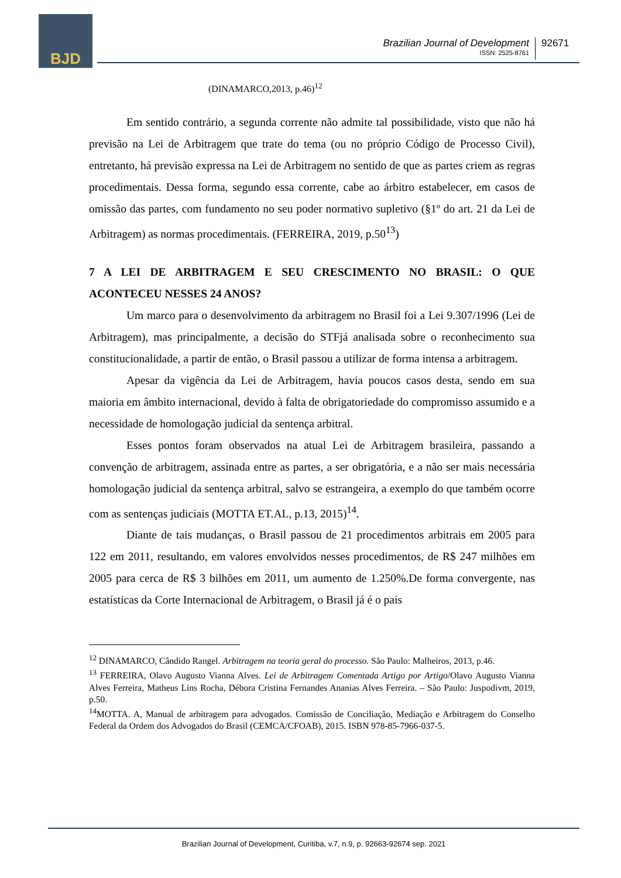BJD
Brazilian Journal of Development
ISSN: 2525-8761
92671
(DINAMARCO,2013, p.46)<sup>12</sup>
Em sentido contrário, a segunda corrente não admite tal possibilidade, visto que não há previsão na Lei de Arbitragem que trate do tema (ou no próprio Código de Processo Civil), entretanto, há previsão expressa na Lei de Arbitragem no sentido de que as partes criem as regras procedimentais. Dessa forma, segundo essa corrente, cabe ao árbitro estabelecer, em casos de omissão das partes, com fundamento no seu poder normativo supletivo (§1º do art. 21 da Lei de Arbitragem) as normas procedimentais. (FERREIRA, 2019, p.50<sup>13</sup>)
7 A LEI DE ARBITRAGEM E SEU CRESCIMENTO NO BRASIL: O QUE ACONTECEU NESSES 24 ANOS?
Um marco para o desenvolvimento da arbitragem no Brasil foi a Lei 9.307/1996 (Lei de Arbitragem), mas principalmente, a decisão do STFjá analisada sobre o reconhecimento sua constitucionalidade, a partir de então, o Brasil passou a utilizar de forma intensa a arbitragem.
Apesar da vigência da Lei de Arbitragem, havia poucos casos desta, sendo em sua maioria em âmbito internacional, devido à falta de obrigatoriedade do compromisso assumido e a necessidade de homologação judicial da sentença arbitral.
Esses pontos foram observados na atual Lei de Arbitragem brasileira, passando a convenção de arbitragem, assinada entre as partes, a ser obrigatória, e a não ser mais necessária homologação judicial da sentença arbitral, salvo se estrangeira, a exemplo do que também ocorre com as sentenças judiciais (MOTTA ET.AL, p.13, 2015)<sup>14</sup>.
Diante de tais mudanças, o Brasil passou de 21 procedimentos arbitrais em 2005 para 122 em 2011, resultando, em valores envolvidos nesses procedimentos, de R$ 247 milhões em 2005 para cerca de R$ 3 bilhões em 2011, um aumento de 1.250%.De forma convergente, nas estatísticas da Corte Internacional de Arbitragem, o Brasil já é o país
<sup>12</sup> DINAMARCO, Cândido Rangel. Arbitragem na teoria geral do processo. São Paulo: Malheiros, 2013, p.46.
<sup>13</sup> FERREIRA, Olavo Augusto Vianna Alves. Lei de Arbitragem Comentada Artigo por Artigo/Olavo Augusto Vianna Alves Ferreira, Matheus Lins Rocha, Débora Cristina Fernandes Ananias Alves Ferreira. – São Paulo: Juspodivm, 2019, p.50.
<sup>14</sup> MOTTA. A, Manual de arbitragem para advogados. Comissão de Conciliação, Mediação e Arbitragem do Conselho Federal da Ordem dos Advogados do Brasil (CEMCA/CFOAB), 2015. ISBN 978-85-7966-037-5.
Brazilian Journal of Development, Curitiba, v.7, n.9, p. 92663-92674 sep. 2021